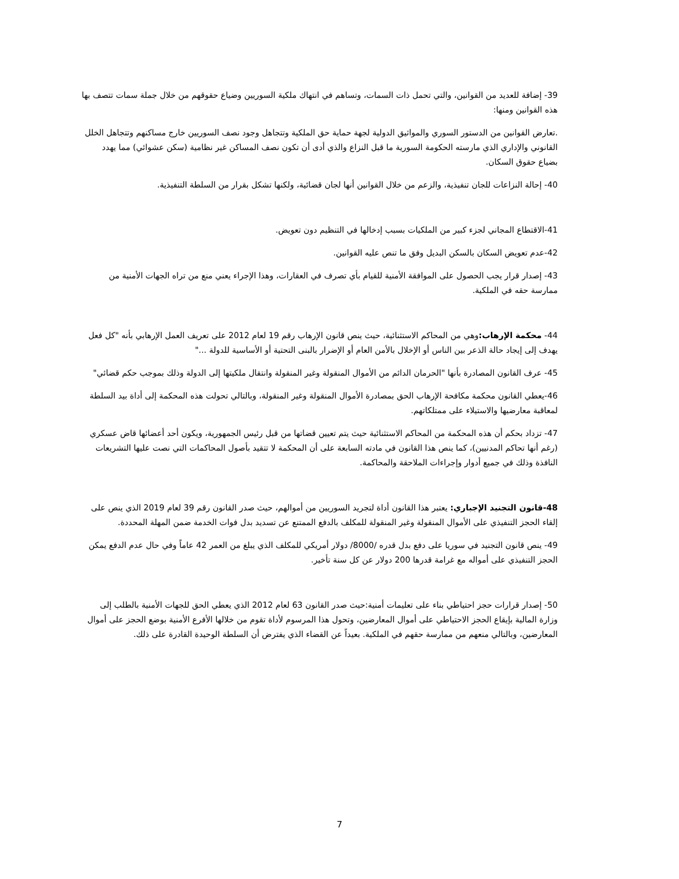39- إضافة للعديد من القوانين، والتي تحمل ذات السمات، وتساهم في انتهاك ملكية السوريين وضياع حقوقهم من خلال جملة سمات تتصف بها هذه القوانين ومنها:
.تعارض القوانين من الدستور السوري والمواثيق الدولية لجهة حماية حق الملكية وتتجاهل وجود نصف السوريين خارج مساكنهم وتتجاهل الخلل القانوني والإداري الذي مارسته الحكومة السورية ما قبل النزاع والذي أدى أن تكون نصف المساكن غير نظامية (سكن عشوائي) مما يهدد بضياع حقوق السكان.
40- إحالة النزاعات للجان تنفيذية، والزعم من خلال القوانين أنها لجان قضائية، ولكنها تشكل بقرار من السلطة التنفيذية.
41-الاقتطاع المجاني لجزء كبير من الملكيات بسبب إدخالها في التنظيم دون تعويض.
42-عدم تعويض السكان بالسكن البديل وفق ما تنص عليه القوانين.
43- إصدار قرار يجب الحصول على الموافقة الأمنية للقيام بأي تصرف في العقارات، وهذا الإجراء يعني منع من تراه الجهات الأمنية من ممارسة حقه في الملكية.
44- محكمة الإرهاب: وهي من المحاكم الاستثنائية، حيث ينص قانون الإرهاب رقم 19 لعام 2012 على تعريف العمل الإرهابي بأنه "كل فعل يهدف إلى إيجاد حالة الذعر بين الناس أو الإخلال بالأمن العام أو الإضرار بالبنى التحتية أو الأساسية للدولة ..."
45- عرف القانون المصادرة بأنها "الحرمان الدائم من الأموال المنقولة وغير المنقولة وانتقال ملكيتها إلى الدولة وذلك بموجب حكم قضائي"
46-يعطي القانون محكمة مكافحة الإرهاب الحق بمصادرة الأموال المنقولة وغير المنقولة، وبالتالي تحولت هذه المحكمة إلى أداة بيد السلطة لمعاقبة معارضيها والاستيلاء على ممتلكاتهم.
47- تزداد بحكم أن هذه المحكمة من المحاكم الاستثنائية حيث يتم تعيين قضاتها من قبل رئيس الجمهورية، ويكون أحد أعضائها قاض عسكري (رغم أنها تحاكم المدنيين)، كما ينص هذا القانون في مادته السابعة على أن المحكمة لا تتقيد بأصول المحاكمات التي نصت عليها التشريعات النافذة وذلك في جميع أدوار وإجراءات الملاحقة والمحاكمة.
48-قانون التجنيد الإجباري: يعتبر هذا القانون أداة لتجريد السوريين من أموالهم، حيث صدر القانون رقم 39 لعام 2019 الذي ينص على إلقاء الحجز التنفيذي على الأموال المنقولة وغير المنقولة للمكلف بالدفع الممتنع عن تسديد بدل فوات الخدمة ضمن المهلة المحددة.
49- ينص قانون التجنيد في سوريا على دفع بدل قدره /8000/ دولار أمريكي للمكلف الذي يبلغ من العمر 42 عاماً وفي حال عدم الدفع يمكن الحجز التنفيذي على أمواله مع غرامة قدرها 200 دولار عن كل سنة تأخير.
50- إصدار قرارات حجز احتياطي بناء على تعليمات أمنية:حيث صدر القانون 63 لعام 2012 الذي يعطي الحق للجهات الأمنية بالطلب إلى وزارة المالية بإيقاع الحجز الاحتياطي على أموال المعارضين، وتحول هذا المرسوم لأداة تقوم من خلالها الأفرع الأمنية بوضع الحجز على أموال المعارضين، وبالتالي منعهم من ممارسة حقهم في الملكية. بعيداً عن القضاء الذي يفترض أن السلطة الوحيدة القادرة على ذلك.
7